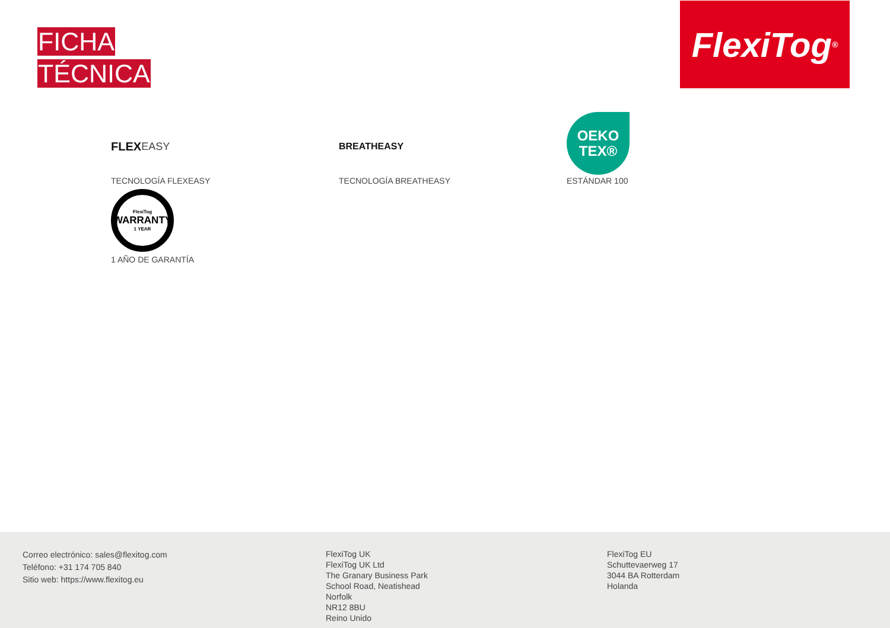FICHA
TÉCNICA
FlexiTog<sup>®</sup>
FLEX EASY
TECNOLOGÍA FLEXEASY
BREATHEASY
TECNOLOGÍA BREATHEASY
OEKO
TEX®
ESTÁNDAR 100
FlexiTog
WARRANTY
1 YEAR
1 AÑO DE GARANTÍA
Correo electrónico: sales@flexitog.com
Teléfono: +31 174 705 840
Sitio web: https://www.flexitog.eu
FlexiTog UK
FlexiTog UK Ltd
The Granary Business Park
School Road, Neatishead
Norfolk
NR12 8BU
Reino Unido
FlexiTog EU
Schuttevaerweg 17
3044 BA Rotterdam
Holanda